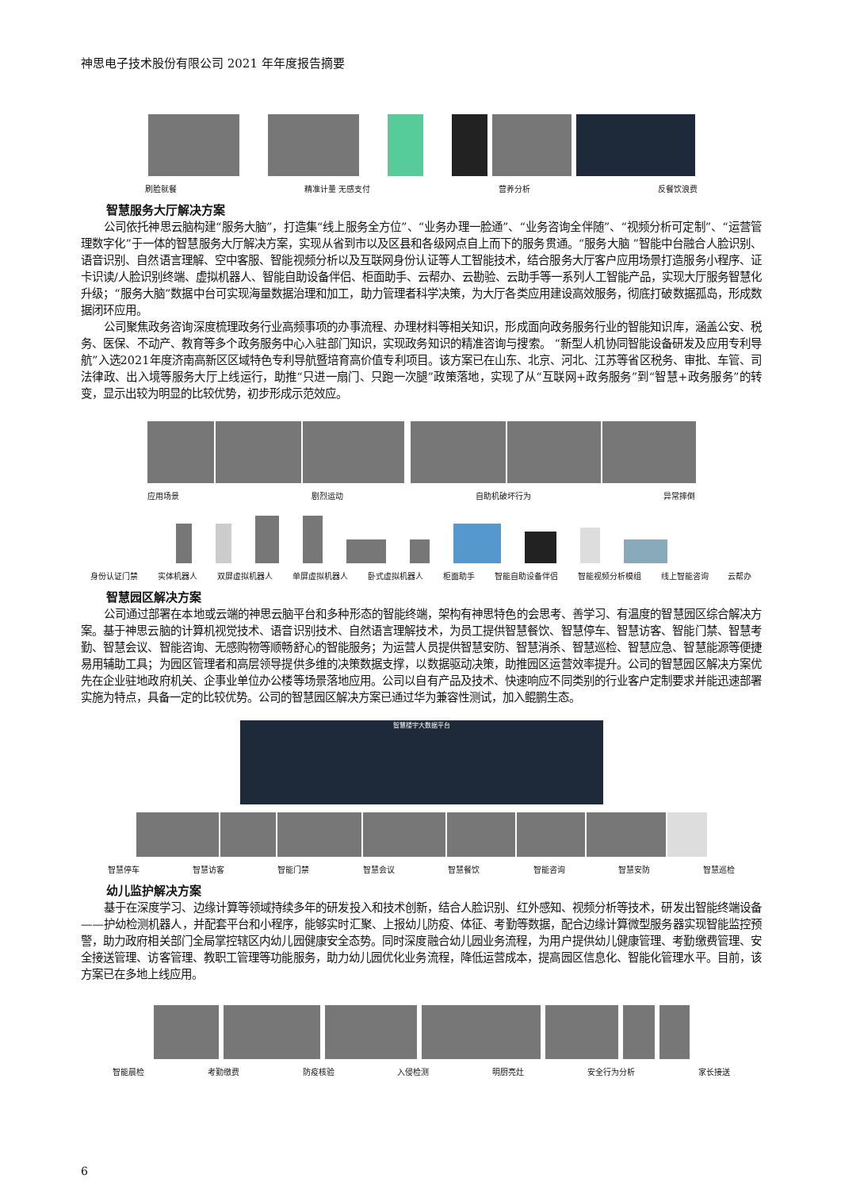神思电子技术股份有限公司 2021 年年度报告摘要
刷脸就餐 精准计量 无感支付 营养分析 反餐饮浪费
智慧服务大厅解决方案
公司依托神思云脑构建“服务大脑”，打造集“线上服务全方位”、“业务办理一脸通”、“业务咨询全伴随”、“视频分析可定制”、“运营管理数字化”于一体的智慧服务大厅解决方案，实现从省到市以及区县和各级网点自上而下的服务贯通。“服务大脑 ”智能中台融合人脸识别、语音识别、自然语言理解、空中客服、智能视频分析以及互联网身份认证等人工智能技术，结合服务大厅客户应用场景打造服务小程序、证卡识读/人脸识别终端、虚拟机器人、智能自助设备伴侣、柜面助手、云帮办、云勘验、云助手等一系列人工智能产品，实现大厅服务智慧化升级；“服务大脑”数据中台可实现海量数据治理和加工，助力管理者科学决策，为大厅各类应用建设高效服务，彻底打破数据孤岛，形成数据闭环应用。
公司聚焦政务咨询深度梳理政务行业高频事项的办事流程、办理材料等相关知识，形成面向政务服务行业的智能知识库，涵盖公安、税务、医保、不动产、教育等多个政务服务中心入驻部门知识，实现政务知识的精准咨询与搜索。 “新型人机协同智能设备研发及应用专利导航”入选2021年度济南高新区区域特色专利导航暨培育高价值专利项目。该方案已在山东、北京、河北、江苏等省区税务、审批、车管、司法律政、出入境等服务大厅上线运行，助推“只进一扇门、只跑一次腿”政策落地，实现了从“互联网+政务服务”到“智慧+政务服务”的转变，显示出较为明显的比较优势，初步形成示范效应。
应用场景 剧烈运动 自助机破坏行为 异常摔倒
身份认证门禁 实体机器人 双屏虚拟机器人 单屏虚拟机器人 卧式虚拟机器人 柜面助手 智能自助设备伴侣 智能视频分析模组 线上智能咨询 云帮办
智慧园区解决方案
公司通过部署在本地或云端的神思云脑平台和多种形态的智能终端，架构有神思特色的会思考、善学习、有温度的智慧园区综合解决方案。基于神思云脑的计算机视觉技术、语音识别技术、自然语言理解技术，为员工提供智慧餐饮、智慧停车、智慧访客、智能门禁、智慧考勤、智慧会议、智能咨询、无感购物等顺畅舒心的智能服务；为运营人员提供智慧安防、智慧消杀、智慧巡检、智慧应急、智慧能源等便捷易用辅助工具；为园区管理者和高层领导提供多维的决策数据支撑，以数据驱动决策，助推园区运营效率提升。公司的智慧园区解决方案优先在企业驻地政府机关、企事业单位办公楼等场景落地应用。公司以自有产品及技术、快速响应不同类别的行业客户定制要求并能迅速部署实施为特点，具备一定的比较优势。公司的智慧园区解决方案已通过华为兼容性测试，加入鲲鹏生态。
智慧楼宇大数据平台
智慧停车 智慧访客 智能门禁 智慧会议 智慧餐饮 智能咨询 智慧安防 智慧巡检
幼儿监护解决方案
基于在深度学习、边缘计算等领域持续多年的研发投入和技术创新，结合人脸识别、红外感知、视频分析等技术，研发出智能终端设备——护幼检测机器人，并配套平台和小程序，能够实时汇聚、上报幼儿防疫、体征、考勤等数据，配合边缘计算微型服务器实现智能监控预警，助力政府相关部门全局掌控辖区内幼儿园健康安全态势。同时深度融合幼儿园业务流程，为用户提供幼儿健康管理、考勤缴费管理、安全接送管理、访客管理、教职工管理等功能服务，助力幼儿园优化业务流程，降低运营成本，提高园区信息化、智能化管理水平。目前，该方案已在多地上线应用。
智能晨检 考勤缴费 防疫核验 入侵检测 明厨亮灶 安全行为分析 家长接送
6